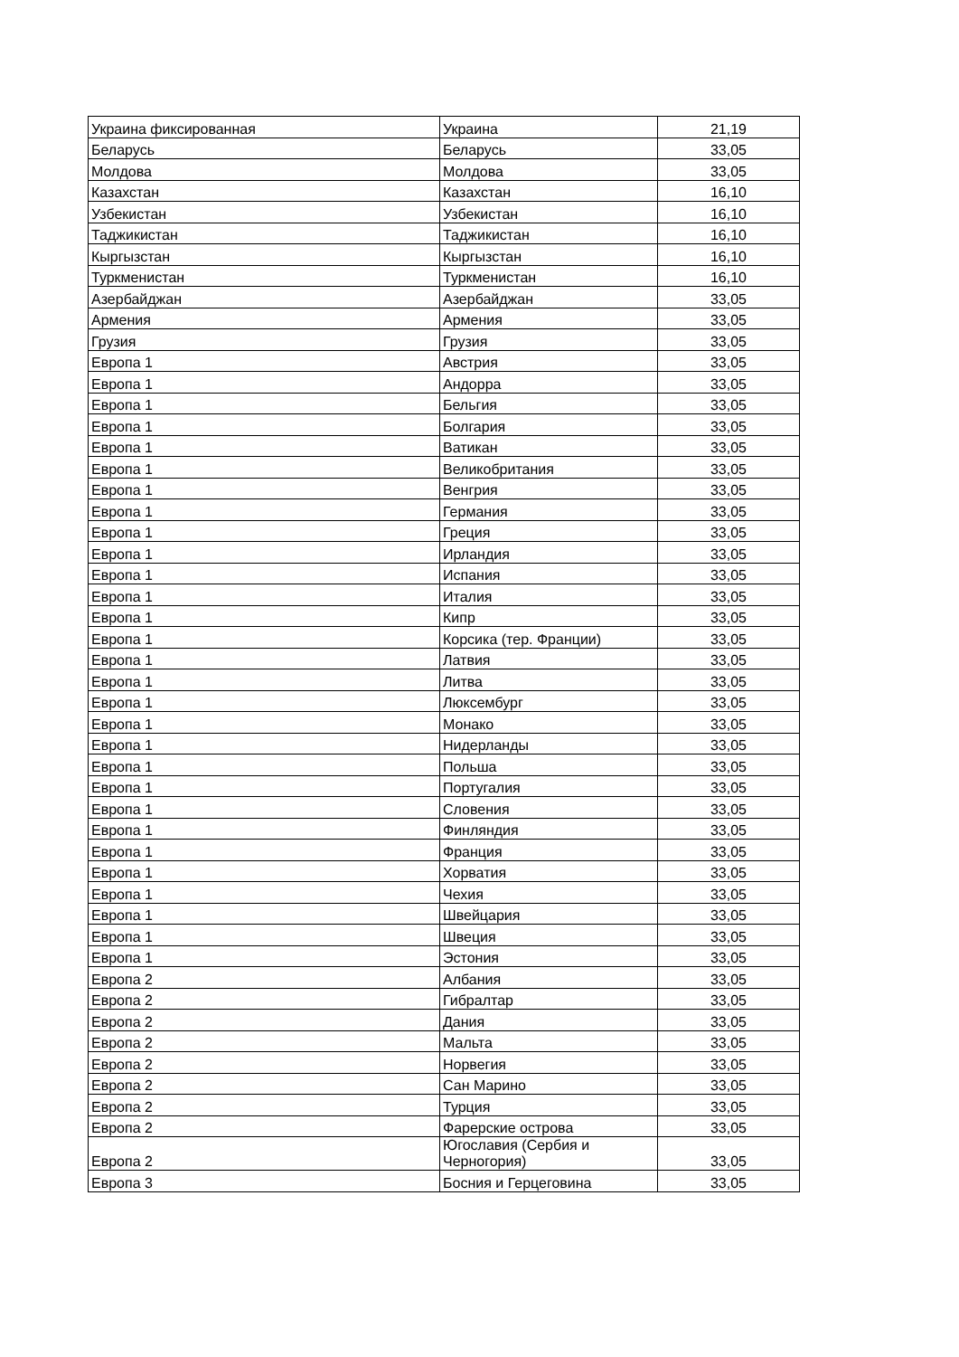| Украина фиксированная | Украина | 21,19 |
| Беларусь | Беларусь | 33,05 |
| Молдова | Молдова | 33,05 |
| Казахстан | Казахстан | 16,10 |
| Узбекистан | Узбекистан | 16,10 |
| Таджикистан | Таджикистан | 16,10 |
| Кыргызстан | Кыргызстан | 16,10 |
| Туркменистан | Туркменистан | 16,10 |
| Азербайджан | Азербайджан | 33,05 |
| Армения | Армения | 33,05 |
| Грузия | Грузия | 33,05 |
| Европа 1 | Австрия | 33,05 |
| Европа 1 | Андорра | 33,05 |
| Европа 1 | Бельгия | 33,05 |
| Европа 1 | Болгария | 33,05 |
| Европа 1 | Ватикан | 33,05 |
| Европа 1 | Великобритания | 33,05 |
| Европа 1 | Венгрия | 33,05 |
| Европа 1 | Германия | 33,05 |
| Европа 1 | Греция | 33,05 |
| Европа 1 | Ирландия | 33,05 |
| Европа 1 | Испания | 33,05 |
| Европа 1 | Италия | 33,05 |
| Европа 1 | Кипр | 33,05 |
| Европа 1 | Корсика (тер. Франции) | 33,05 |
| Европа 1 | Латвия | 33,05 |
| Европа 1 | Литва | 33,05 |
| Европа 1 | Люксембург | 33,05 |
| Европа 1 | Монако | 33,05 |
| Европа 1 | Нидерланды | 33,05 |
| Европа 1 | Польша | 33,05 |
| Европа 1 | Португалия | 33,05 |
| Европа 1 | Словения | 33,05 |
| Европа 1 | Финляндия | 33,05 |
| Европа 1 | Франция | 33,05 |
| Европа 1 | Хорватия | 33,05 |
| Европа 1 | Чехия | 33,05 |
| Европа 1 | Швейцария | 33,05 |
| Европа 1 | Швеция | 33,05 |
| Европа 1 | Эстония | 33,05 |
| Европа 2 | Албания | 33,05 |
| Европа 2 | Гибралтар | 33,05 |
| Европа 2 | Дания | 33,05 |
| Европа 2 | Мальта | 33,05 |
| Европа 2 | Норвегия | 33,05 |
| Европа 2 | Сан Марино | 33,05 |
| Европа 2 | Турция | 33,05 |
| Европа 2 | Фарерские острова | 33,05 |
| Европа 2 | Югославия (Сербия и Черногория) | 33,05 |
| Европа 3 | Босния и Герцеговина | 33,05 |